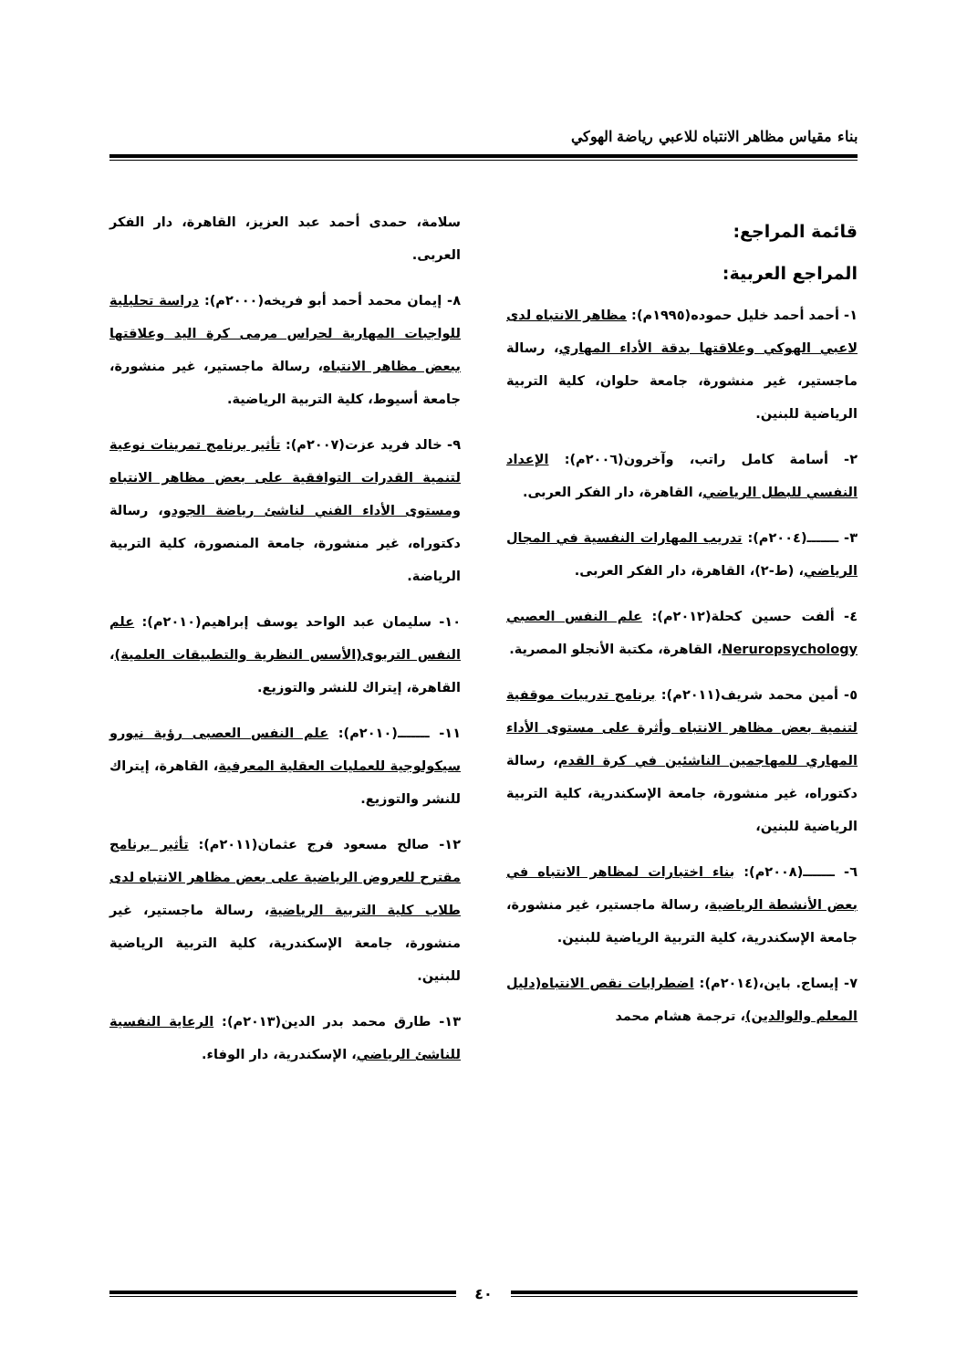بناء مقياس مظاهر الانتباه للاعبي رياضة الهوكي
قائمة المراجع:
المراجع العربية:
١- أحمد أحمد خليل حموده(١٩٩٥م): مظاهر الانتباه لدى لاعبي الهوكي وعلاقتها بدقة الأداء المهاري، رسالة ماجستير، غير منشورة، جامعة حلوان، كلية التربية الرياضية للبنين.
٢- أسامة كامل راتب، وآخرون(٢٠٠٦م): الإعداد النفسي للبطل الرياضي، القاهرة، دار الفكر العربى.
٣- ـــــــ(٢٠٠٤م): تدريب المهارات النفسية في المجال الرياضي، (ط-٢)، القاهرة، دار الفكر العربى.
٤- ألفت حسين كحلة(٢٠١٢م): علم النفس العصبي Neruropsychology، القاهرة، مكتبة الأنجلو المصرية.
٥- أمين محمد شريف(٢٠١١م): برنامج تدريبات موقفية لتنمية بعض مظاهر الانتباه وأثرة على مستوى الأداء المهاري للمهاجمين الناشئين في كرة القدم، رسالة دكتوراه، غير منشورة، جامعة الإسكندرية، كلية التربية الرياضية للبنين،
٦- ـــــــ(٢٠٠٨م): بناء اختبارات لمظاهر الانتباه في بعض الأنشطة الرياضية، رسالة ماجستير، غير منشورة، جامعة الإسكندرية، كلية التربية الرياضية للبنين.
٧- إيساج. باين،(٢٠١٤م): اضطرابات نقص الانتباه(دليل المعلم والوالدين)، ترجمة هشام محمد
سلامة، حمدى أحمد عبد العزيز، القاهرة، دار الفكر العربى.
٨- إيمان محمد أحمد أبو فريخه(٢٠٠٠م): دراسة تحليلية للواجبات المهارية لحراس مرمى كرة اليد وعلاقتها ببعض مظاهر الانتباه، رسالة ماجستير، غير منشورة، جامعة أسيوط، كلية التربية الرياضية.
٩- خالد فريد عزت(٢٠٠٧م): تأثير برنامج تمرينات نوعية لتنمية القدرات التوافقية على بعض مظاهر الانتباه ومستوى الأداء الفني لناشئ رياضة الجودو، رسالة دكتوراه، غير منشورة، جامعة المنصورة، كلية التربية الرياضة.
١٠- سليمان عبد الواحد يوسف إبراهيم(٢٠١٠م): علم النفس التربوى(الأسس النظرية والتطبيقات العلمية)، القاهرة، إيتراك للنشر والتوزيع.
١١- ـــــــ(٢٠١٠م): علم النفس العصبى رؤية نيورو سيكولوجية للعمليات العقلية المعرفية، القاهرة، إيتراك للنشر والتوزيع.
١٢- صالح مسعود فرج عثمان(٢٠١١م): تأثير برنامج مقترح للعروض الرياضية على بعض مظاهر الانتباه لدى طلاب كلية التربية الرياضية، رسالة ماجستير، غير منشورة، جامعة الإسكندرية، كلية التربية الرياضية للبنين.
١٣- طارق محمد بدر الدين(٢٠١٣م): الرعاية النفسية للناشئ الرياضي، الإسكندرية، دار الوفاء.
٤٠